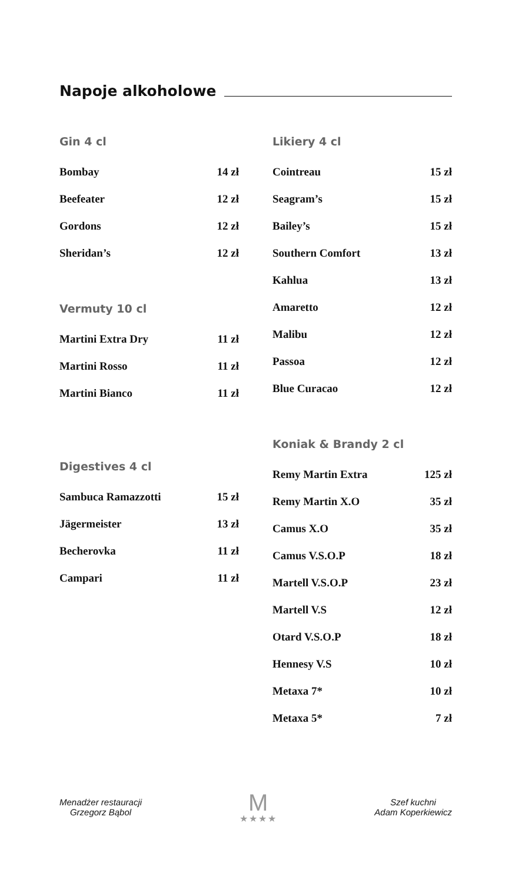Napoje alkoholowe
Gin 4 cl
| Bombay | 14 zł |
| Beefeater | 12 zł |
| Gordons | 12 zł |
| Sheridan’s | 12 zł |
Vermuty 10 cl
| Martini Extra Dry | 11 zł |
| Martini Rosso | 11 zł |
| Martini Bianco | 11 zł |
Digestives 4 cl
| Sambuca Ramazzotti | 15 zł |
| Jägermeister | 13 zł |
| Becherovka | 11 zł |
| Campari | 11 zł |
Likiery 4 cl
| Cointreau | 15 zł |
| Seagram’s | 15 zł |
| Bailey’s | 15 zł |
| Southern Comfort | 13 zł |
| Kahlua | 13 zł |
| Amaretto | 12 zł |
| Malibu | 12 zł |
| Passoa | 12 zł |
| Blue Curacao | 12 zł |
Koniak & Brandy 2 cl
| Remy Martin Extra | 125 zł |
| Remy Martin X.O | 35 zł |
| Camus X.O | 35 zł |
| Camus V.S.O.P | 18 zł |
| Martell V.S.O.P | 23 zł |
| Martell V.S | 12 zł |
| Otard V.S.O.P | 18 zł |
| Hennesy V.S | 10 zł |
| Metaxa 7* | 10 zł |
| Metaxa 5* | 7 zł |
Menadżer restauracji
Grzegorz Bąbol
M
★★★★
Szef kuchni
Adam Koperkiewicz